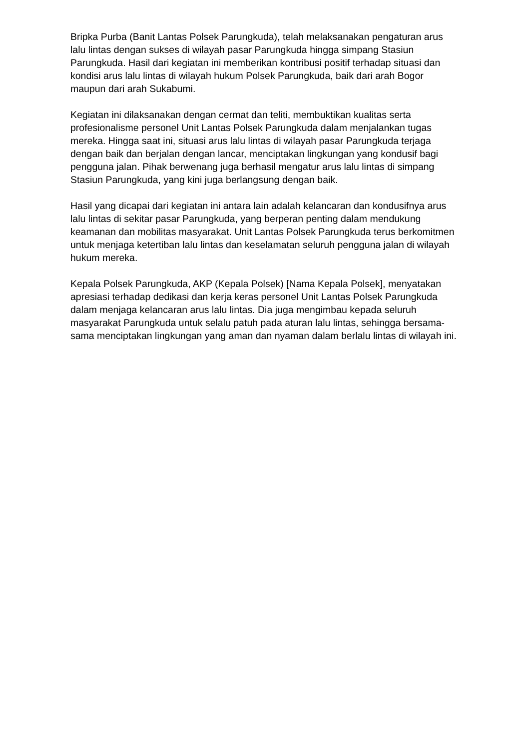Bripka Purba (Banit Lantas Polsek Parungkuda), telah melaksanakan pengaturan arus lalu lintas dengan sukses di wilayah pasar Parungkuda hingga simpang Stasiun Parungkuda. Hasil dari kegiatan ini memberikan kontribusi positif terhadap situasi dan kondisi arus lalu lintas di wilayah hukum Polsek Parungkuda, baik dari arah Bogor maupun dari arah Sukabumi.
Kegiatan ini dilaksanakan dengan cermat dan teliti, membuktikan kualitas serta profesionalisme personel Unit Lantas Polsek Parungkuda dalam menjalankan tugas mereka. Hingga saat ini, situasi arus lalu lintas di wilayah pasar Parungkuda terjaga dengan baik dan berjalan dengan lancar, menciptakan lingkungan yang kondusif bagi pengguna jalan. Pihak berwenang juga berhasil mengatur arus lalu lintas di simpang Stasiun Parungkuda, yang kini juga berlangsung dengan baik.
Hasil yang dicapai dari kegiatan ini antara lain adalah kelancaran dan kondusifnya arus lalu lintas di sekitar pasar Parungkuda, yang berperan penting dalam mendukung keamanan dan mobilitas masyarakat. Unit Lantas Polsek Parungkuda terus berkomitmen untuk menjaga ketertiban lalu lintas dan keselamatan seluruh pengguna jalan di wilayah hukum mereka.
Kepala Polsek Parungkuda, AKP (Kepala Polsek) [Nama Kepala Polsek], menyatakan apresiasi terhadap dedikasi dan kerja keras personel Unit Lantas Polsek Parungkuda dalam menjaga kelancaran arus lalu lintas. Dia juga mengimbau kepada seluruh masyarakat Parungkuda untuk selalu patuh pada aturan lalu lintas, sehingga bersama-sama menciptakan lingkungan yang aman dan nyaman dalam berlalu lintas di wilayah ini.